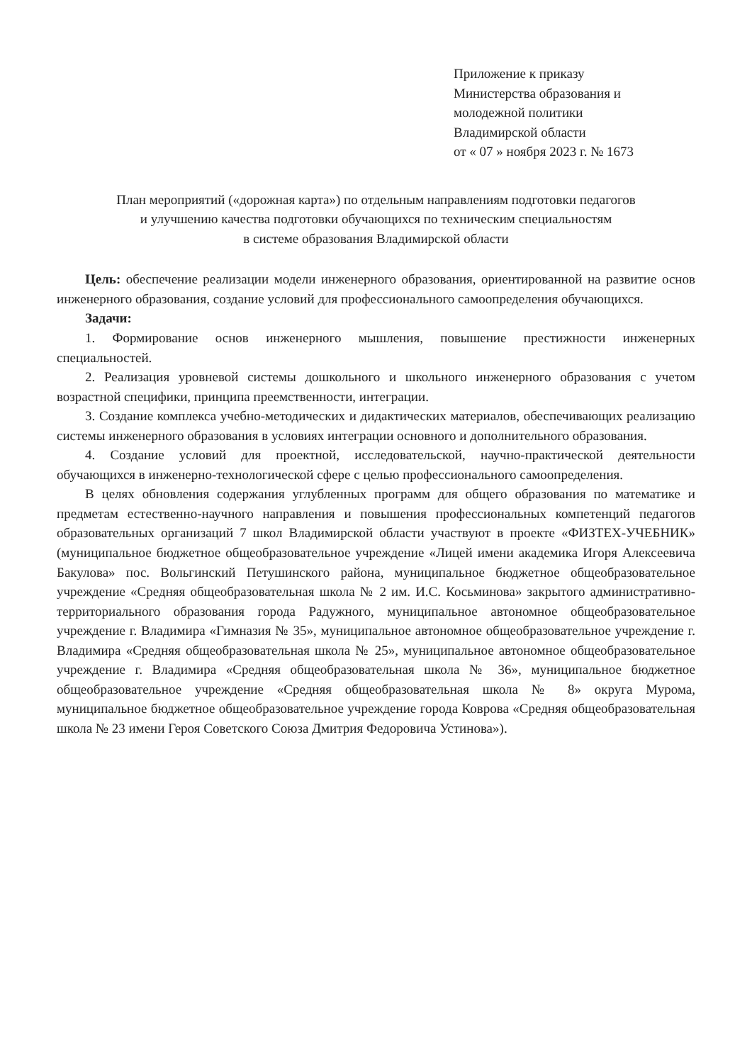Приложение к приказу
Министерства образования и молодежной политики
Владимирской области
от « 07 » ноября 2023 г. № 1673
План мероприятий («дорожная карта») по отдельным направлениям подготовки педагогов
и улучшению качества подготовки обучающихся по техническим специальностям
в системе образования Владимирской области
Цель: обеспечение реализации модели инженерного образования, ориентированной на развитие основ инженерного образования, создание условий для профессионального самоопределения обучающихся.
Задачи:
1. Формирование основ инженерного мышления, повышение престижности инженерных специальностей.
2. Реализация уровневой системы дошкольного и школьного инженерного образования с учетом возрастной специфики, принципа преемственности, интеграции.
3. Создание комплекса учебно-методических и дидактических материалов, обеспечивающих реализацию системы инженерного образования в условиях интеграции основного и дополнительного образования.
4. Создание условий для проектной, исследовательской, научно-практической деятельности обучающихся в инженерно-технологической сфере с целью профессионального самоопределения.
В целях обновления содержания углубленных программ для общего образования по математике и предметам естественно-научного направления и повышения профессиональных компетенций педагогов образовательных организаций 7 школ Владимирской области участвуют в проекте «ФИЗТЕХ-УЧЕБНИК» (муниципальное бюджетное общеобразовательное учреждение «Лицей имени академика Игоря Алексеевича Бакулова» пос. Вольгинский Петушинского района, муниципальное бюджетное общеобразовательное учреждение «Средняя общеобразовательная школа № 2 им. И.С. Косьминова» закрытого административно-территориального образования города Радужного, муниципальное автономное общеобразовательное учреждение г. Владимира «Гимназия № 35», муниципальное автономное общеобразовательное учреждение г. Владимира «Средняя общеобразовательная школа № 25», муниципальное автономное общеобразовательное учреждение г. Владимира «Средняя общеобразовательная школа № 36», муниципальное бюджетное общеобразовательное учреждение «Средняя общеобразовательная школа № 8» округа Мурома, муниципальное бюджетное общеобразовательное учреждение города Коврова «Средняя общеобразовательная школа № 23 имени Героя Советского Союза Дмитрия Федоровича Устинова»).